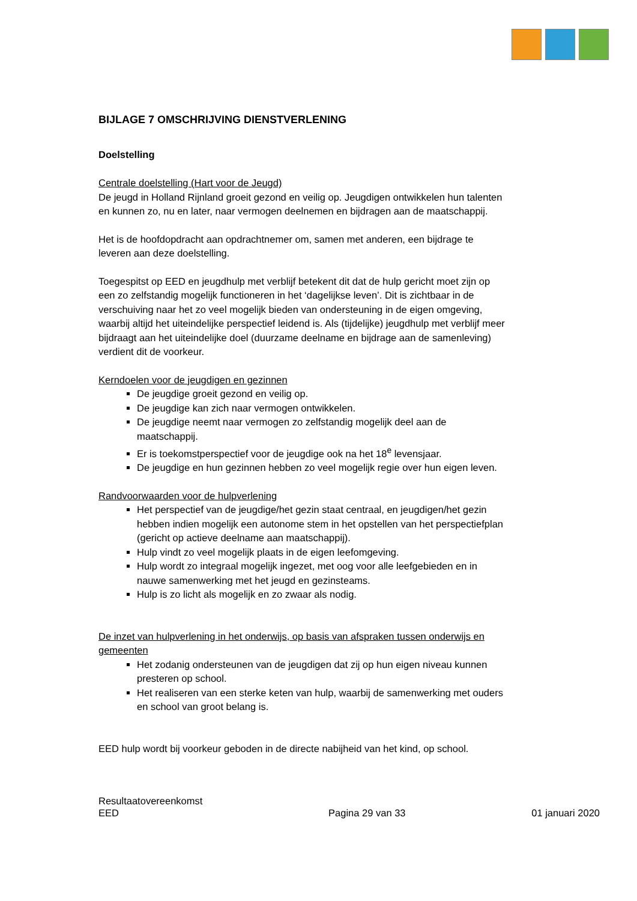BIJLAGE 7 OMSCHRIJVING DIENSTVERLENING
Doelstelling
Centrale doelstelling (Hart voor de Jeugd)
De jeugd in Holland Rijnland groeit gezond en veilig op. Jeugdigen ontwikkelen hun talenten en kunnen zo, nu en later, naar vermogen deelnemen en bijdragen aan de maatschappij.
Het is de hoofdopdracht aan opdrachtnemer om, samen met anderen, een bijdrage te leveren aan deze doelstelling.
Toegespitst op EED en jeugdhulp met verblijf betekent dit dat de hulp gericht moet zijn op een zo zelfstandig mogelijk functioneren in het ‘dagelijkse leven’. Dit is zichtbaar in de verschuiving naar het zo veel mogelijk bieden van ondersteuning in de eigen omgeving, waarbij altijd het uiteindelijke perspectief leidend is. Als (tijdelijke) jeugdhulp met verblijf meer bijdraagt aan het uiteindelijke doel (duurzame deelname en bijdrage aan de samenleving) verdient dit de voorkeur.
Kerndoelen voor de jeugdigen en gezinnen
De jeugdige groeit gezond en veilig op.
De jeugdige kan zich naar vermogen ontwikkelen.
De jeugdige neemt naar vermogen zo zelfstandig mogelijk deel aan de maatschappij.
Er is toekomstperspectief voor de jeugdige ook na het 18<sup>e</sup> levensjaar.
De jeugdige en hun gezinnen hebben zo veel mogelijk regie over hun eigen leven.
Randvoorwaarden voor de hulpverlening
Het perspectief van de jeugdige/het gezin staat centraal, en jeugdigen/het gezin hebben indien mogelijk een autonome stem in het opstellen van het perspectiefplan (gericht op actieve deelname aan maatschappij).
Hulp vindt zo veel mogelijk plaats in de eigen leefomgeving.
Hulp wordt zo integraal mogelijk ingezet, met oog voor alle leefgebieden en in nauwe samenwerking met het jeugd en gezinsteams.
Hulp is zo licht als mogelijk en zo zwaar als nodig.
De inzet van hulpverlening in het onderwijs, op basis van afspraken tussen onderwijs en gemeenten
Het zodanig ondersteunen van de jeugdigen dat zij op hun eigen niveau kunnen presteren op school.
Het realiseren van een sterke keten van hulp, waarbij de samenwerking met ouders en school van groot belang is.
EED hulp wordt bij voorkeur geboden in de directe nabijheid van het kind, op school.
Resultaatovereenkomst
EED Pagina 29 van 33 01 januari 2020